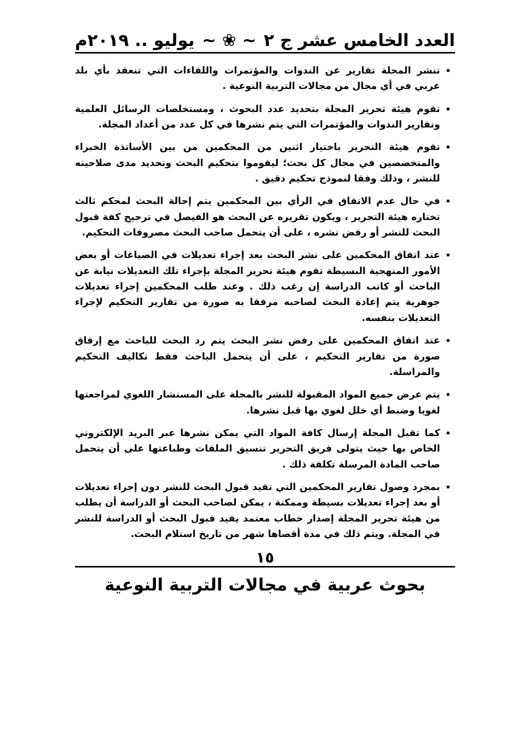العدد الخامس عشر ج ٢ ~ ❀ ~ يوليو .. ٢٠١٩م
تنشر المجلة تقارير عن الندوات والمؤتمرات واللقاءات التي تنعقد بأي بلد عربي في أي مجال من مجالات التربية النوعية .
تقوم هيئة تحرير المجلة بتحديد عدد البحوث ، ومستخلصات الرسائل العلمية وتقارير الندوات والمؤتمرات التي يتم نشرها في كل عدد من أعداد المجلة.
تقوم هيئة التحرير باختيار اثنين من المحكمين من بين الأساتذة الخبراء والمتخصصين في مجال كل بحث؛ ليقوموا بتحكيم البحث وتحديد مدى صلاحيته للنشر ، وذلك وفقا لنموذج تحكيم دقيق .
في حال عدم الاتفاق في الرأي بين المحكمين يتم إحالة البحث لمحكم ثالث تختاره هيئة التحرير ، ويكون تقريره عن البحث هو الفيصل في ترجيح كفة قبول البحث للنشر أو رفض نشره ، على أن يتحمل صاحب البحث مصروفات التحكيم.
عند اتفاق المحكمين على نشر البحث بعد إجراء تعديلات في الصياغات أو بعض الأمور المنهجية البسيطة تقوم هيئة تحرير المجلة بإجراء تلك التعديلات نيابة عن الباحث أو كاتب الدراسة إن رغب ذلك . وعند طلب المحكمين إجراء تعديلات جوهرية يتم إعادة البحث لصاحبه مرفقا به صورة من تقارير التحكيم لإجراء التعديلات بنفسه.
عند اتفاق المحكمين على رفض نشر البحث يتم رد البحث للباحث مع إرفاق صورة من تقارير التحكيم ، على أن يتحمل الباحث فقط تكاليف التحكيم والمراسلة.
يتم عرض جميع المواد المقبولة للنشر بالمجلة على المستشار اللغوي لمراجعتها لغويا وضبط أي خلل لغوي بها قبل نشرها.
كما تقبل المجلة إرسال كافة المواد التي يمكن نشرها عبر البريد الإلكتروني الخاص بها حيث يتولى فريق التحرير تنسيق الملفات وطباعتها على أن يتحمل صاحب المادة المرسلة تكلفة ذلك .
بمجرد وصول تقارير المحكمين التي تفيد قبول البحث للنشر دون إجراء تعديلات أو بعد إجراء تعديلات بسيطة وممكنة ، يمكن لصاحب البحث أو الدراسة أن يطلب من هيئة تحرير المجلة إصدار خطاب معتمد يفيد قبول البحث أو الدراسة للنشر في المجلة. ويتم ذلك في مدة أقصاها شهر من تاريخ استلام البحث.
١٥
بحوث عربية في مجالات التربية النوعية